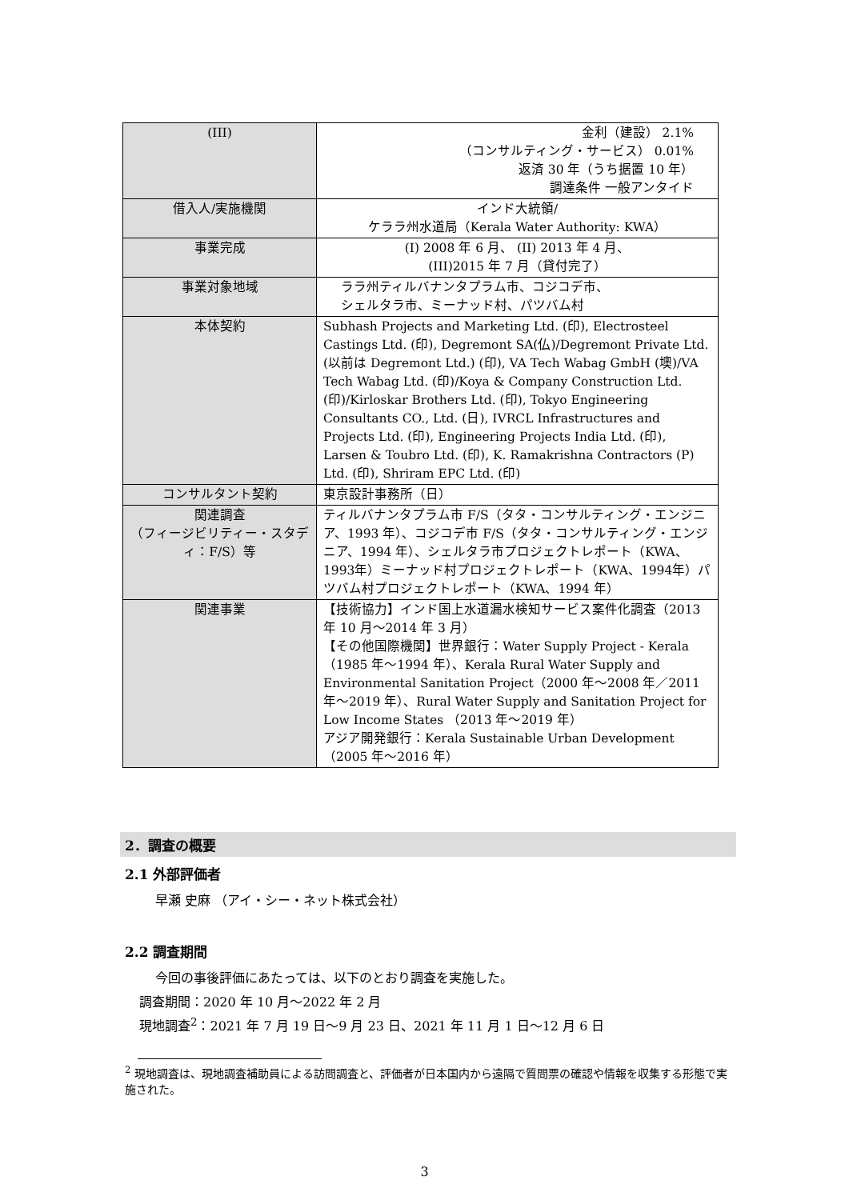| (III) | 金利（建設） 2.1% （コンサルティング・サービス） 0.01% 返済 30 年（うち据置 10 年） 調達条件 一般アンタイド |
| 借入人/実施機関 | インド大統領/ ケララ州水道局（Kerala Water Authority: KWA） |
| 事業完成 | (I) 2008 年 6 月、 (II) 2013 年 4 月、 (III)2015 年 7 月（貸付完了） |
| 事業対象地域 | ララ州ティルバナンタプラム市、コジコデ市、 シェルタラ市、ミーナッド村、パツバム村 |
| 本体契約 | Subhash Projects and Marketing Ltd. (印), Electrosteel Castings Ltd. (印), Degremont SA(仏)/Degremont Private Ltd. (以前は Degremont Ltd.) (印), VA Tech Wabag GmbH (墺)/VA Tech Wabag Ltd. (印)/Koya & Company Construction Ltd.(印)/Kirloskar Brothers Ltd. (印), Tokyo Engineering Consultants CO., Ltd. (日), IVRCL Infrastructures and Projects Ltd. (印), Engineering Projects India Ltd. (印), Larsen & Toubro Ltd. (印), K. Ramakrishna Contractors (P) Ltd. (印), Shriram EPC Ltd. (印) |
| コンサルタント契約 | 東京設計事務所（日） |
| 関連調査 （フィージビリティー・スタディ：F/S）等 | ティルバナンタプラム市 F/S（タタ・コンサルティング・エンジニア、1993 年）、コジコデ市 F/S（タタ・コンサルティング・エンジニア、1994 年）、シェルタラ市プロジェクトレポート（KWA、1993年）ミーナッド村プロジェクトレポート（KWA、1994年）パツバム村プロジェクトレポート（KWA、1994 年） |
| 関連事業 | 【技術協力】インド国上水道漏水検知サービス案件化調査（2013 年 10 月～2014 年 3 月） 【その他国際機関】世界銀行：Water Supply Project - Kerala（1985 年～1994 年）、Kerala Rural Water Supply and Environmental Sanitation Project（2000 年～2008 年／2011 年～2019 年）、Rural Water Supply and Sanitation Project for Low Income States （2013 年～2019 年） アジア開発銀行：Kerala Sustainable Urban Development（2005 年～2016 年） |
2．調査の概要
2.1 外部評価者
早瀬 史麻 （アイ・シー・ネット株式会社）
2.2 調査期間
今回の事後評価にあたっては、以下のとおり調査を実施した。
調査期間：2020 年 10 月～2022 年 2 月
現地調査<sup>2</sup>：2021 年 7 月 19 日～9 月 23 日、2021 年 11 月 1 日～12 月 6 日
<sup>2</sup> 現地調査は、現地調査補助員による訪問調査と、評価者が日本国内から遠隔で質問票の確認や情報を収集する形態で実施された。
3